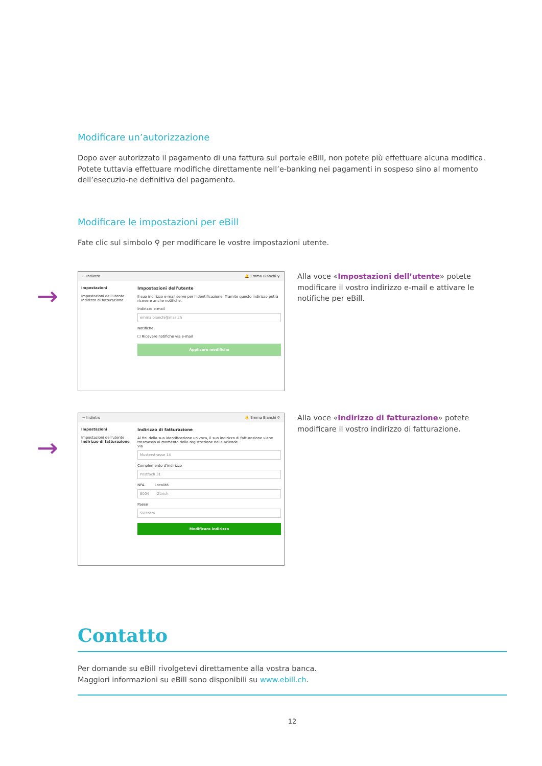Modificare un’autorizzazione
Dopo aver autorizzato il pagamento di una fattura sul portale eBill, non potete più effettuare alcuna modifica. Potete tuttavia effettuare modifiche direttamente nell’e-banking nei pagamenti in sospeso sino al momento dell’esecuzio-ne definitiva del pagamento.
Modificare le impostazioni per eBill
Fate clic sul simbolo ⚲ per modificare le vostre impostazioni utente.
→
← Indietro 🔔 Emma Bianchi ⚲
Impostazioni
Impostazioni dell'utente
Indirizzo di fatturazione
Impostazioni dell'utente
Il suo indirizzo e-mail serve per l'identificazione. Tramite questo indirizzo potrà ricevere anche notifiche.
Indirizzo e-mail
emma.bianchi@mail.ch
Notifiche
☐ Ricevere notifiche via e-mail
Applicare modifiche
Alla voce «Impostazioni dell’utente» potete modificare il vostro indirizzo e-mail e attivare le notifiche per eBill.
→
← Indietro 🔔 Emma Bianchi ⚲
Impostazioni
Impostazioni dell'utente
Indirizzo di fatturazione
Indirizzo di fatturazione
Al fini della sua identificazione univoca, il suo indirizzo di fatturazione viene trasmesso al momento della registrazione nelle aziende.
Via
Musterstrasse 14
Complemento d'indirizzo
Postfach 31
NPA Località
8004 Zürich
Paese
Svizzera
Modificare indirizzo
Alla voce «Indirizzo di fatturazione» potete modificare il vostro indirizzo di fatturazione.
Contatto
Per domande su eBill rivolgetevi direttamente alla vostra banca.
Maggiori informazioni su eBill sono disponibili su www.ebill.ch.
12